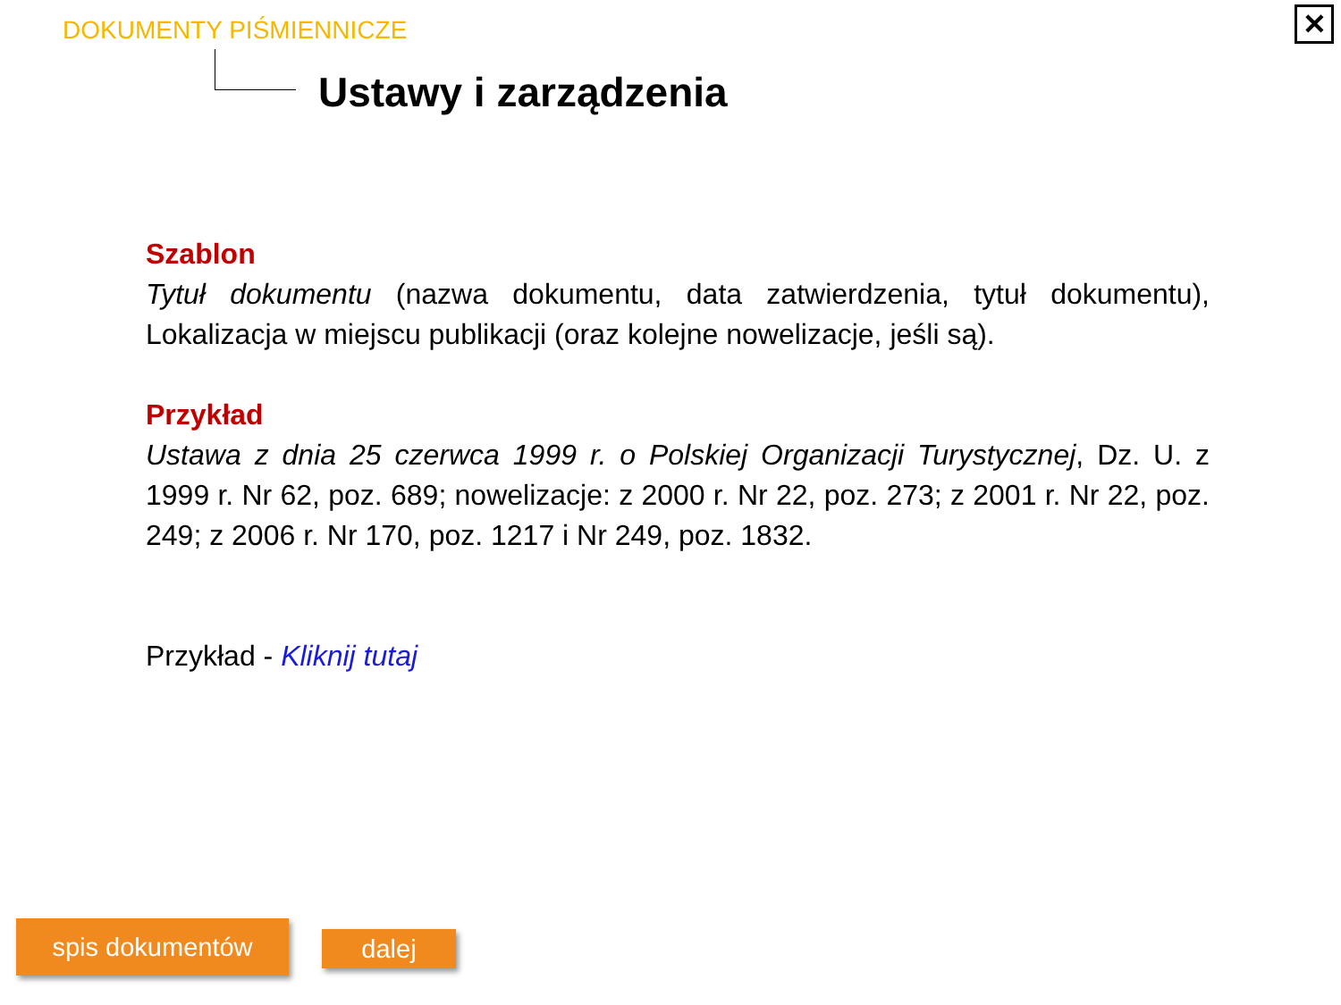DOKUMENTY PIŚMIENNICZE
Ustawy i zarządzenia
✕
Szablon
Tytuł dokumentu (nazwa dokumentu, data zatwierdzenia, tytuł dokumentu), Lokalizacja w miejscu publikacji (oraz kolejne nowelizacje, jeśli są).
Przykład
Ustawa z dnia 25 czerwca 1999 r. o Polskiej Organizacji Turystycznej, Dz. U. z 1999 r. Nr 62, poz. 689; nowelizacje: z 2000 r. Nr 22, poz. 273; z 2001 r. Nr 22, poz. 249; z 2006 r. Nr 170, poz. 1217 i Nr 249, poz. 1832.
Przykład - Kliknij tutaj
spis dokumentów dalej